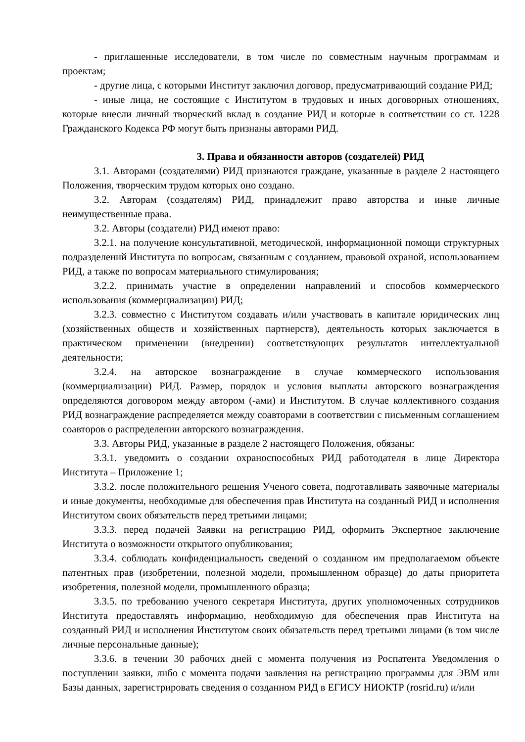- приглашенные исследователи, в том числе по совместным научным программам и проектам;
- другие лица, с которыми Институт заключил договор, предусматривающий создание РИД;
- иные лица, не состоящие с Институтом в трудовых и иных договорных отношениях, которые внесли личный творческий вклад в создание РИД и которые в соответствии со ст. 1228 Гражданского Кодекса РФ могут быть признаны авторами РИД.
3. Права и обязанности авторов (создателей) РИД
3.1. Авторами (создателями) РИД признаются граждане, указанные в разделе 2 настоящего Положения, творческим трудом которых оно создано.
3.2. Авторам (создателям) РИД, принадлежит право авторства и иные личные неимущественные права.
3.2. Авторы (создатели) РИД имеют право:
3.2.1. на получение консультативной, методической, информационной помощи структурных подразделений Института по вопросам, связанным с созданием, правовой охраной, использованием РИД, а также по вопросам материального стимулирования;
3.2.2. принимать участие в определении направлений и способов коммерческого использования (коммерциализации) РИД;
3.2.3. совместно с Институтом создавать и/или участвовать в капитале юридических лиц (хозяйственных обществ и хозяйственных партнерств), деятельность которых заключается в практическом применении (внедрении) соответствующих результатов интеллектуальной деятельности;
3.2.4. на авторское вознаграждение в случае коммерческого использования (коммерциализации) РИД. Размер, порядок и условия выплаты авторского вознаграждения определяются договором между автором (-ами) и Институтом. В случае коллективного создания РИД вознаграждение распределяется между соавторами в соответствии с письменным соглашением соавторов о распределении авторского вознаграждения.
3.3. Авторы РИД, указанные в разделе 2 настоящего Положения, обязаны:
3.3.1. уведомить о создании охраноспособных РИД работодателя в лице Директора Института – Приложение 1;
3.3.2. после положительного решения Ученого совета, подготавливать заявочные материалы и иные документы, необходимые для обеспечения прав Института на созданный РИД и исполнения Институтом своих обязательств перед третьими лицами;
3.3.3. перед подачей Заявки на регистрацию РИД, оформить Экспертное заключение Института о возможности открытого опубликования;
3.3.4. соблюдать конфиденциальность сведений о созданном им предполагаемом объекте патентных прав (изобретении, полезной модели, промышленном образце) до даты приоритета изобретения, полезной модели, промышленного образца;
3.3.5. по требованию ученого секретаря Института, других уполномоченных сотрудников Института предоставлять информацию, необходимую для обеспечения прав Института на созданный РИД и исполнения Институтом своих обязательств перед третьими лицами (в том числе личные персональные данные);
3.3.6. в течении 30 рабочих дней с момента получения из Роспатента Уведомления о поступлении заявки, либо с момента подачи заявления на регистрацию программы для ЭВМ или Базы данных, зарегистрировать сведения о созданном РИД в ЕГИСУ НИОКТР (rosrid.ru) и/или